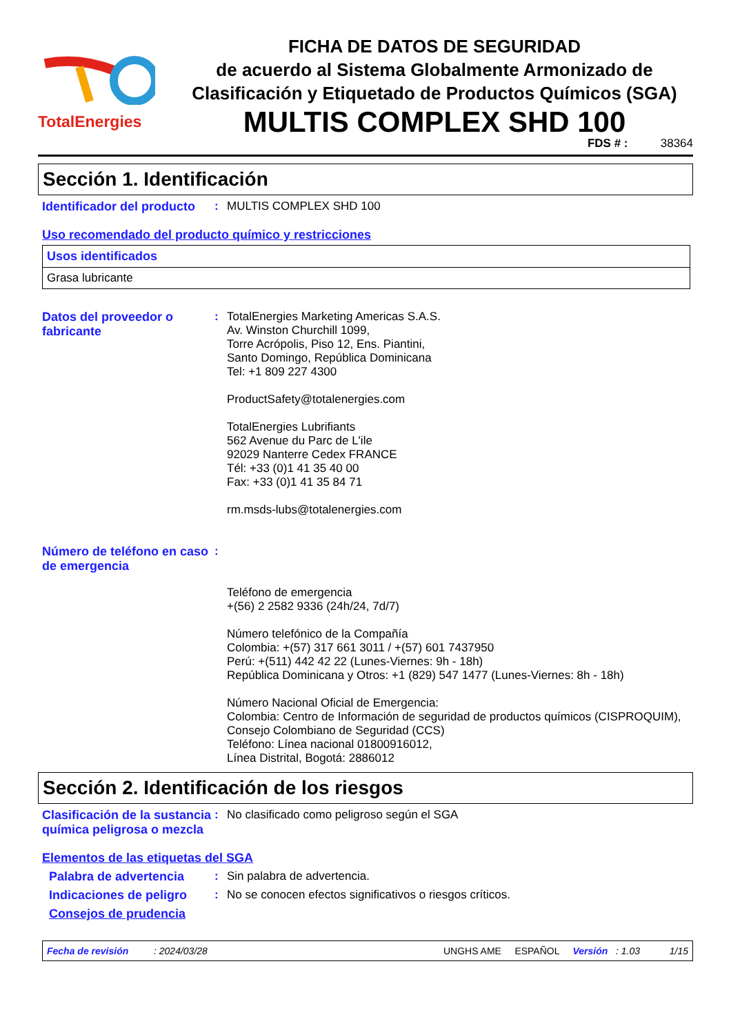TotalEnergies
FICHA DE DATOS DE SEGURIDAD
de acuerdo al Sistema Globalmente Armonizado de Clasificación y Etiquetado de Productos Químicos (SGA)
MULTIS COMPLEX SHD 100
FDS # : 38364
Sección 1. Identificación
Identificador del producto
:
MULTIS COMPLEX SHD 100
Uso recomendado del producto químico y restricciones
| Usos identificados |
| Grasa lubricante |
Datos del proveedor o fabricante
:
TotalEnergies Marketing Americas S.A.S.
Av. Winston Churchill 1099,
Torre Acrópolis, Piso 12, Ens. Piantini,
Santo Domingo, República Dominicana
Tel: +1 809 227 4300
ProductSafety@totalenergies.com
TotalEnergies Lubrifiants
562 Avenue du Parc de L'ile
92029 Nanterre Cedex FRANCE
Tél: +33 (0)1 41 35 40 00
Fax: +33 (0)1 41 35 84 71
rm.msds-lubs@totalenergies.com
Número de teléfono en caso de emergencia
:
Teléfono de emergencia
+(56) 2 2582 9336 (24h/24, 7d/7)
Número telefónico de la Compañía
Colombia: +(57) 317 661 3011 / +(57) 601 7437950
Perú: +(511) 442 42 22 (Lunes-Viernes: 9h - 18h)
República Dominicana y Otros: +1 (829) 547 1477 (Lunes-Viernes: 8h - 18h)
Número Nacional Oficial de Emergencia:
Colombia: Centro de Información de seguridad de productos químicos (CISPROQUIM),
Consejo Colombiano de Seguridad (CCS)
Teléfono: Línea nacional 01800916012,
Línea Distrital, Bogotá: 2886012
Sección 2. Identificación de los riesgos
Clasificación de la sustancia química peligrosa o mezcla
:
No clasificado como peligroso según el SGA
Elementos de las etiquetas del SGA
Palabra de advertencia :
Sin palabra de advertencia.
Indicaciones de peligro
:
No se conocen efectos significativos o riesgos críticos.
Consejos de prudencia
Fecha de revisión: 2024/03/28 UNGHS AME ESPAÑOL Versión : 1.03 1/15